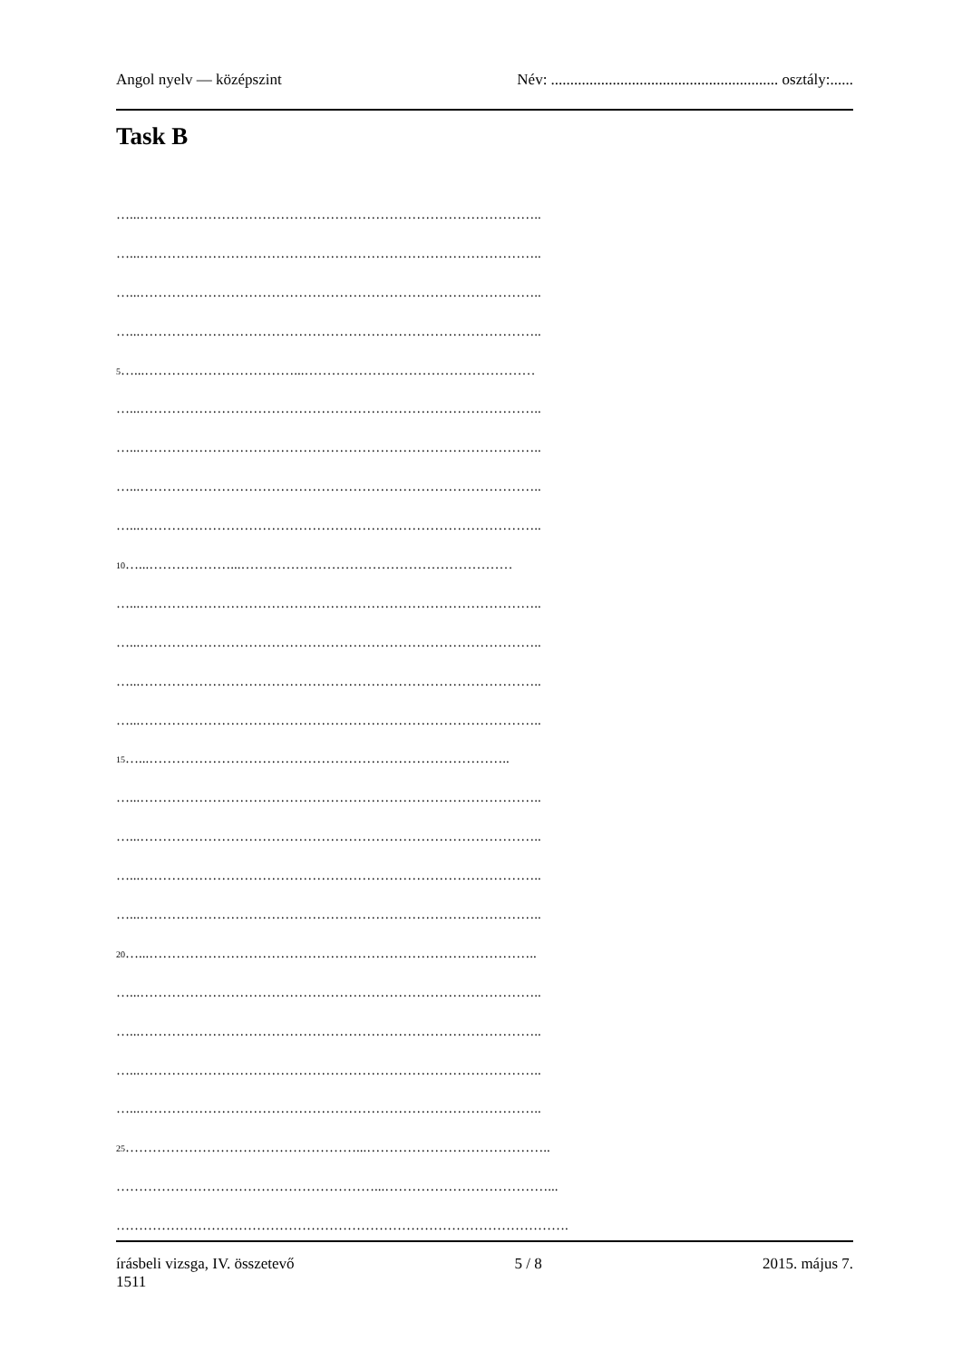Angol nyelv — középszint Név: ........................................................... osztály:......
Task B
…...……………………………………………………………………………..
…...……………………………………………………………………………..
…...……………………………………………………………………………..
…...……………………………………………………………………………..
5…...……………………………...……………………………………………
…...……………………………………………………………………………..
…...……………………………………………………………………………..
…...……………………………………………………………………………..
…...……………………………………………………………………………..
10…...………………...……………………………………………………
…...……………………………………………………………………………..
…...……………………………………………………………………………..
…...……………………………………………………………………………..
…...……………………………………………………………………………..
15…...……………………………………………………………………..
…...……………………………………………………………………………..
…...……………………………………………………………………………..
…...……………………………………………………………………………..
…...……………………………………………………………………………..
20…...…………………………………………………………………………..
…...……………………………………………………………………………..
…...……………………………………………………………………………..
…...……………………………………………………………………………..
…...……………………………………………………………………………..
25……………………………………………...…………………………………..
…………………………………………………...………………………………...
……………………………………………………………………………………….
írásbeli vizsga, IV. összetevő
1511 5 / 8 2015. május 7.